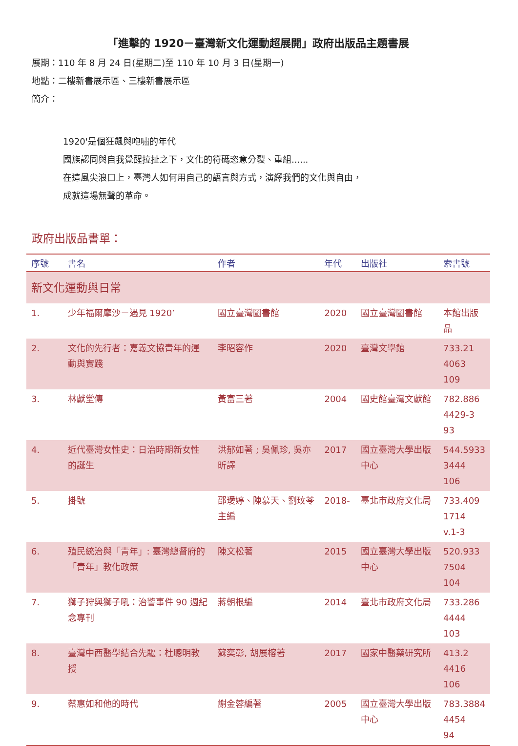「進擊的 1920－臺灣新文化運動超展開」政府出版品主題書展
展期：110 年 8 月 24 日(星期二)至 110 年 10 月 3 日(星期一)
地點：二樓新書展示區、三樓新書展示區
簡介：
1920'是個狂飆與咆嘯的年代
國族認同與自我覺醒拉扯之下，文化的符碼恣意分裂、重組......
在這風尖浪口上，臺灣人如何用自己的語言與方式，演繹我們的文化與自由，
成就這場無聲的革命。
政府出版品書單：
| 序號 | 書名 | 作者 | 年代 | 出版社 | 索書號 |
| --- | --- | --- | --- | --- | --- |
| 新文化運動與日常 | | | | | |
| 1. | 少年福爾摩沙－遇見 1920’ | 國立臺灣圖書館 | 2020 | 國立臺灣圖書館 | 本館出版品 |
| 2. | 文化的先行者：嘉義文協青年的運動與實踐 | 李昭容作 | 2020 | 臺灣文學館 | 733.21 4063 109 |
| 3. | 林獻堂傳 | 黃富三著 | 2004 | 國史館臺灣文獻館 | 782.886 4429-3 93 |
| 4. | 近代臺灣女性史：日治時期新女性的誕生 | 洪郁如著 ; 吳佩珍, 吳亦昕譯 | 2017 | 國立臺灣大學出版中心 | 544.5933 3444 106 |
| 5. | 掛號 | 邵璦婷、陳慕天、劉玟苓主編 | 2018- | 臺北市政府文化局 | 733.409 1714 v.1-3 |
| 6. | 殖民統治與「青年」: 臺灣總督府的「青年」教化政策 | 陳文松著 | 2015 | 國立臺灣大學出版中心 | 520.933 7504 104 |
| 7. | 獅子狩與獅子吼：治警事件 90 週紀念專刊 | 蔣朝根編 | 2014 | 臺北市政府文化局 | 733.286 4444 103 |
| 8. | 臺灣中西醫學結合先驅：杜聰明教授 | 蘇奕彰, 胡展榕著 | 2017 | 國家中醫藥研究所 | 413.2 4416 106 |
| 9. | 蔡惠如和他的時代 | 謝金蓉編著 | 2005 | 國立臺灣大學出版中心 | 783.3884 4454 94 |